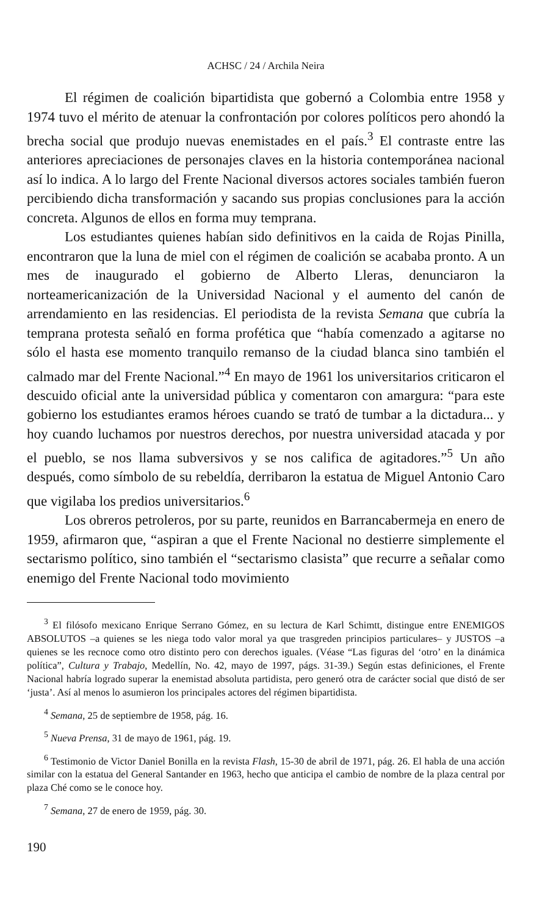ACHSC / 24 / Archila Neira
El régimen de coalición bipartidista que gobernó a Colombia entre 1958 y 1974 tuvo el mérito de atenuar la confrontación por colores políticos pero ahondó la brecha social que produjo nuevas enemistades en el país.<sup>3</sup> El contraste entre las anteriores apreciaciones de personajes claves en la historia contemporánea nacional así lo indica. A lo largo del Frente Nacional diversos actores sociales también fueron percibiendo dicha transformación y sacando sus propias conclusiones para la acción concreta. Algunos de ellos en forma muy temprana.
Los estudiantes quienes habían sido definitivos en la caida de Rojas Pinilla, encontraron que la luna de miel con el régimen de coalición se acababa pronto. A un mes de inaugurado el gobierno de Alberto Lleras, denunciaron la norteamericanización de la Universidad Nacional y el aumento del canón de arrendamiento en las residencias. El periodista de la revista Semana que cubría la temprana protesta señaló en forma profética que “había comenzado a agitarse no sólo el hasta ese momento tranquilo remanso de la ciudad blanca sino también el calmado mar del Frente Nacional.”<sup>4</sup> En mayo de 1961 los universitarios criticaron el descuido oficial ante la universidad pública y comentaron con amargura: “para este gobierno los estudiantes eramos héroes cuando se trató de tumbar a la dictadura... y hoy cuando luchamos por nuestros derechos, por nuestra universidad atacada y por el pueblo, se nos llama subversivos y se nos califica de agitadores.”<sup>5</sup> Un año después, como símbolo de su rebeldía, derribaron la estatua de Miguel Antonio Caro que vigilaba los predios universitarios.<sup>6</sup>
Los obreros petroleros, por su parte, reunidos en Barrancabermeja en enero de 1959, afirmaron que, “aspiran a que el Frente Nacional no destierre simplemente el sectarismo político, sino también el “sectarismo clasista” que recurre a señalar como enemigo del Frente Nacional todo movimiento
<sup>3</sup> El filósofo mexicano Enrique Serrano Gómez, en su lectura de Karl Schimtt, distingue entre ENEMIGOS ABSOLUTOS –a quienes se les niega todo valor moral ya que trasgreden principios particulares– y JUSTOS –a quienes se les recnoce como otro distinto pero con derechos iguales. (Véase “Las figuras del ‘otro’ en la dinámica política”, Cultura y Trabajo, Medellín, No. 42, mayo de 1997, págs. 31-39.) Según estas definiciones, el Frente Nacional habría logrado superar la enemistad absoluta partidista, pero generó otra de carácter social que distó de ser ‘justa’. Así al menos lo asumieron los principales actores del régimen bipartidista.
<sup>4</sup> Semana, 25 de septiembre de 1958, pág. 16.
<sup>5</sup> Nueva Prensa, 31 de mayo de 1961, pág. 19.
<sup>6</sup> Testimonio de Victor Daniel Bonilla en la revista Flash, 15-30 de abril de 1971, pág. 26. El habla de una acción similar con la estatua del General Santander en 1963, hecho que anticipa el cambio de nombre de la plaza central por plaza Ché como se le conoce hoy.
<sup>7</sup> Semana, 27 de enero de 1959, pág. 30.
190